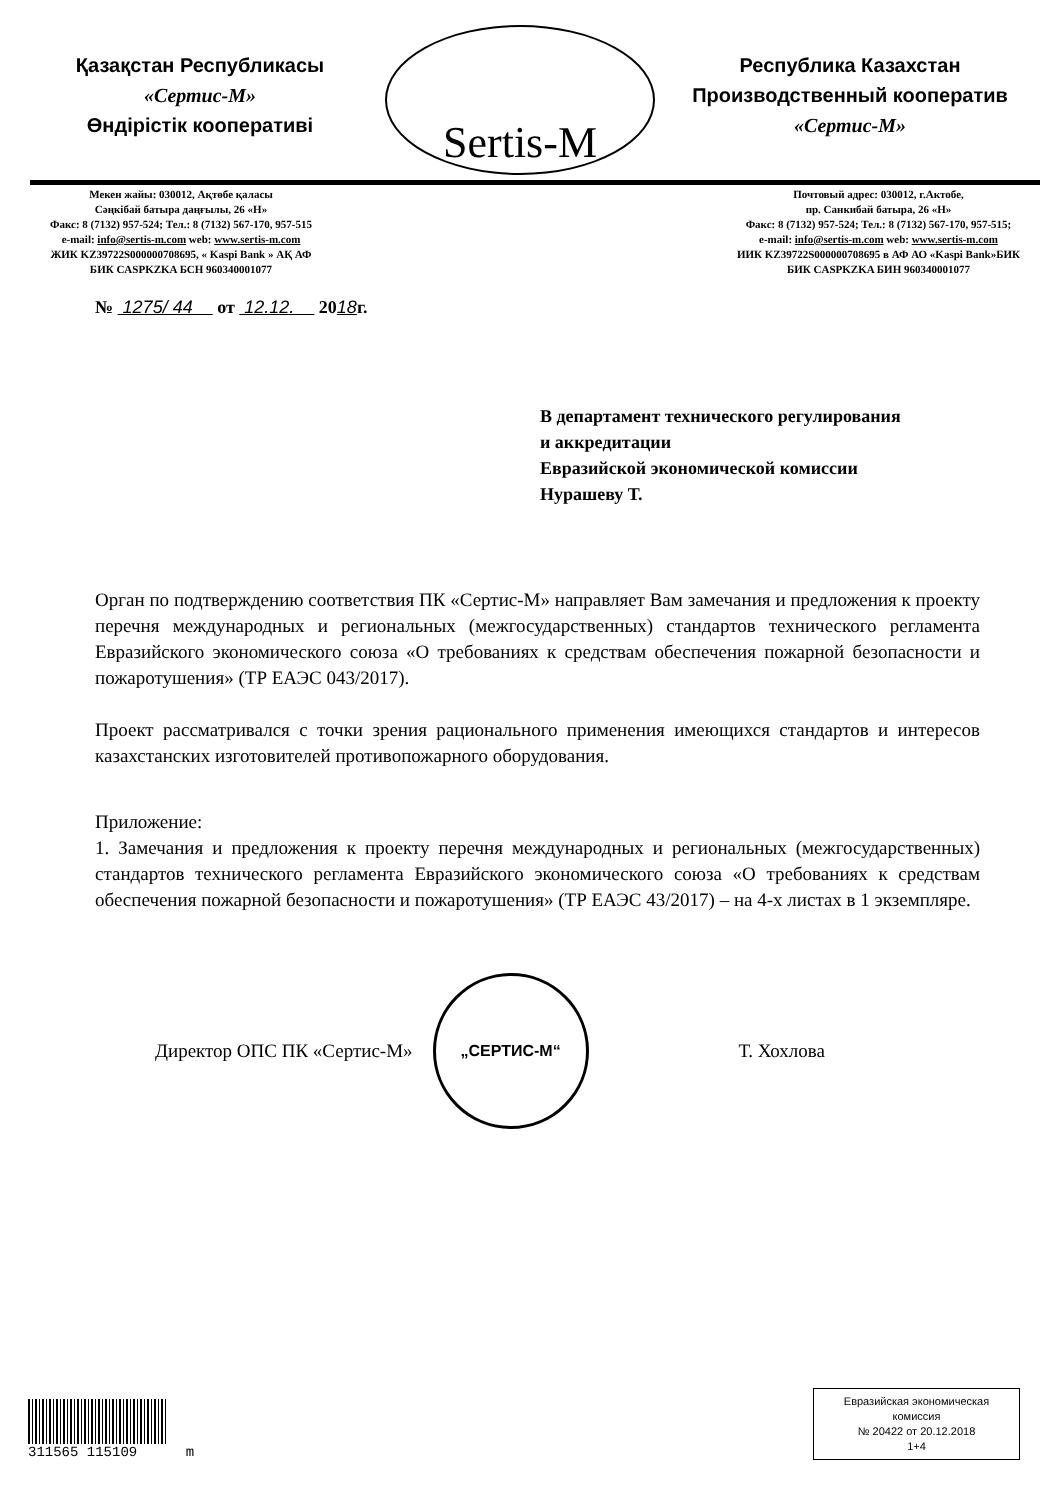Қазақстан Республикасы
«Сертис-М»
Өндірістік кооперативі
Sertis-M
Республика Казахстан
Производственный кооператив
«Сертис-М»
Мекен жайы: 030012, Ақтөбе қаласы
Сәңкібай батыра даңғылы, 26 «Н»
Факс: 8 (7132) 957-524; Тел.: 8 (7132) 567-170, 957-515
e-mail: info@sertis-m.com web: www.sertis-m.com
ЖИК KZ39722S000000708695, « Kaspi Bank » АҚ АФ
БИК CASPKZKA БСН 960340001077
Почтовый адрес: 030012, г.Актобе,
пр. Санкибай батыра, 26 «Н»
Факс: 8 (7132) 957-524; Тел.: 8 (7132) 567-170, 957-515;
e-mail: info@sertis-m.com web: www.sertis-m.com
ИИК KZ39722S000000708695 в АФ АО «Kaspi Bank»БИК
БИК CASPKZKA БИН 960340001077
№ 1275/ 44 от 12.12. 2018г.
В департамент технического регулирования
и аккредитации
Евразийской экономической комиссии
Нурашеву Т.
Орган по подтверждению соответствия ПК «Сертис-М» направляет Вам замечания и предложения к проекту перечня международных и региональных (межгосударственных) стандартов технического регламента Евразийского экономического союза «О требованиях к средствам обеспечения пожарной безопасности и пожаротушения» (ТР ЕАЭС 043/2017).
Проект рассматривался с точки зрения рационального применения имеющихся стандартов и интересов казахстанских изготовителей противопожарного оборудования.
Приложение:
1. Замечания и предложения к проекту перечня международных и региональных (межгосударственных) стандартов технического регламента Евразийского экономического союза «О требованиях к средствам обеспечения пожарной безопасности и пожаротушения» (ТР ЕАЭС 43/2017) – на 4-х листах в 1 экземпляре.
Директор ОПС ПК «Сертис-М»
„СЕРТИС-М“
Т. Хохлова
311565 115109 m
Евразийская экономическая
комиссия
№ 20422 от 20.12.2018
1+4